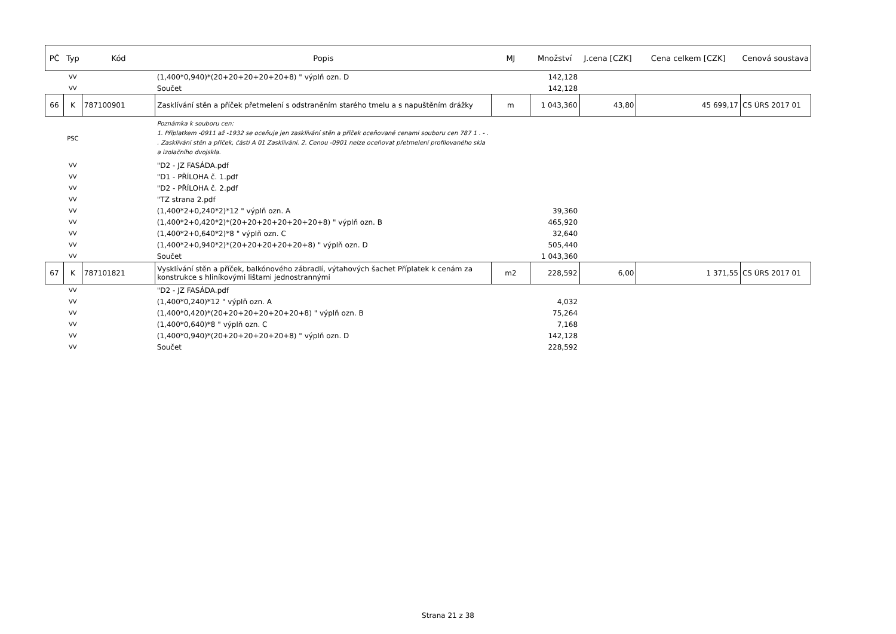| PČ | Typ | Kód | Popis | MJ | Množství | J.cena [CZK] | Cena celkem [CZK] | Cenová soustava |
| --- | --- | --- | --- | --- | --- | --- | --- | --- |
| | VV | | (1,400*0,940)*(20+20+20+20+20+8) " výplň ozn. D | | 142,128 | | | |
| | VV | | Součet | | 142,128 | | | |
| 66 | K | 787100901 | Zasklívání stěn a příček přetmelení s odstraněním starého tmelu a s napuštěním drážky | m | 1 043,360 | 43,80 | 45 699,17 | CS ÚRS 2017 01 |
| | PSC | | Poznámka k souboru cen: 1. Příplatkem -0911 až -1932 se oceňuje jen zasklívání stěn a příček oceňované cenami souboru cen 787 1 . - . . Zasklívání stěn a příček, části A 01 Zasklívání. 2. Cenou -0901 nelze oceňovat přetmelení profilovaného skla a izolačního dvojskla. | | | | | |
| | VV | | "D2 - JZ FASÁDA.pdf | | | | | |
| | VV | | "D1 - PŘÍLOHA č. 1.pdf | | | | | |
| | VV | | "D2 - PŘÍLOHA č. 2.pdf | | | | | |
| | VV | | "TZ strana 2.pdf | | | | | |
| | VV | | (1,400*2+0,240*2)*12 " výplň ozn. A | | 39,360 | | | |
| | VV | | (1,400*2+0,420*2)*(20+20+20+20+20+20+8) " výplň ozn. B | | 465,920 | | | |
| | VV | | (1,400*2+0,640*2)*8 " výplň ozn. C | | 32,640 | | | |
| | VV | | (1,400*2+0,940*2)*(20+20+20+20+20+8) " výplň ozn. D | | 505,440 | | | |
| | VV | | Součet | | 1 043,360 | | | |
| 67 | K | 787101821 | Vysklívání stěn a příček, balkónového zábradlí, výtahových šachet Příplatek k cenám za konstrukce s hliníkovými lištami jednostrannými | m2 | 228,592 | 6,00 | 1 371,55 | CS ÚRS 2017 01 |
| | VV | | "D2 - JZ FASÁDA.pdf | | | | | |
| | VV | | (1,400*0,240)*12 " výplň ozn. A | | 4,032 | | | |
| | VV | | (1,400*0,420)*(20+20+20+20+20+20+8) " výplň ozn. B | | 75,264 | | | |
| | VV | | (1,400*0,640)*8 " výplň ozn. C | | 7,168 | | | |
| | VV | | (1,400*0,940)*(20+20+20+20+20+8) " výplň ozn. D | | 142,128 | | | |
| | VV | | Součet | | 228,592 | | | |
Strana 21 z 38